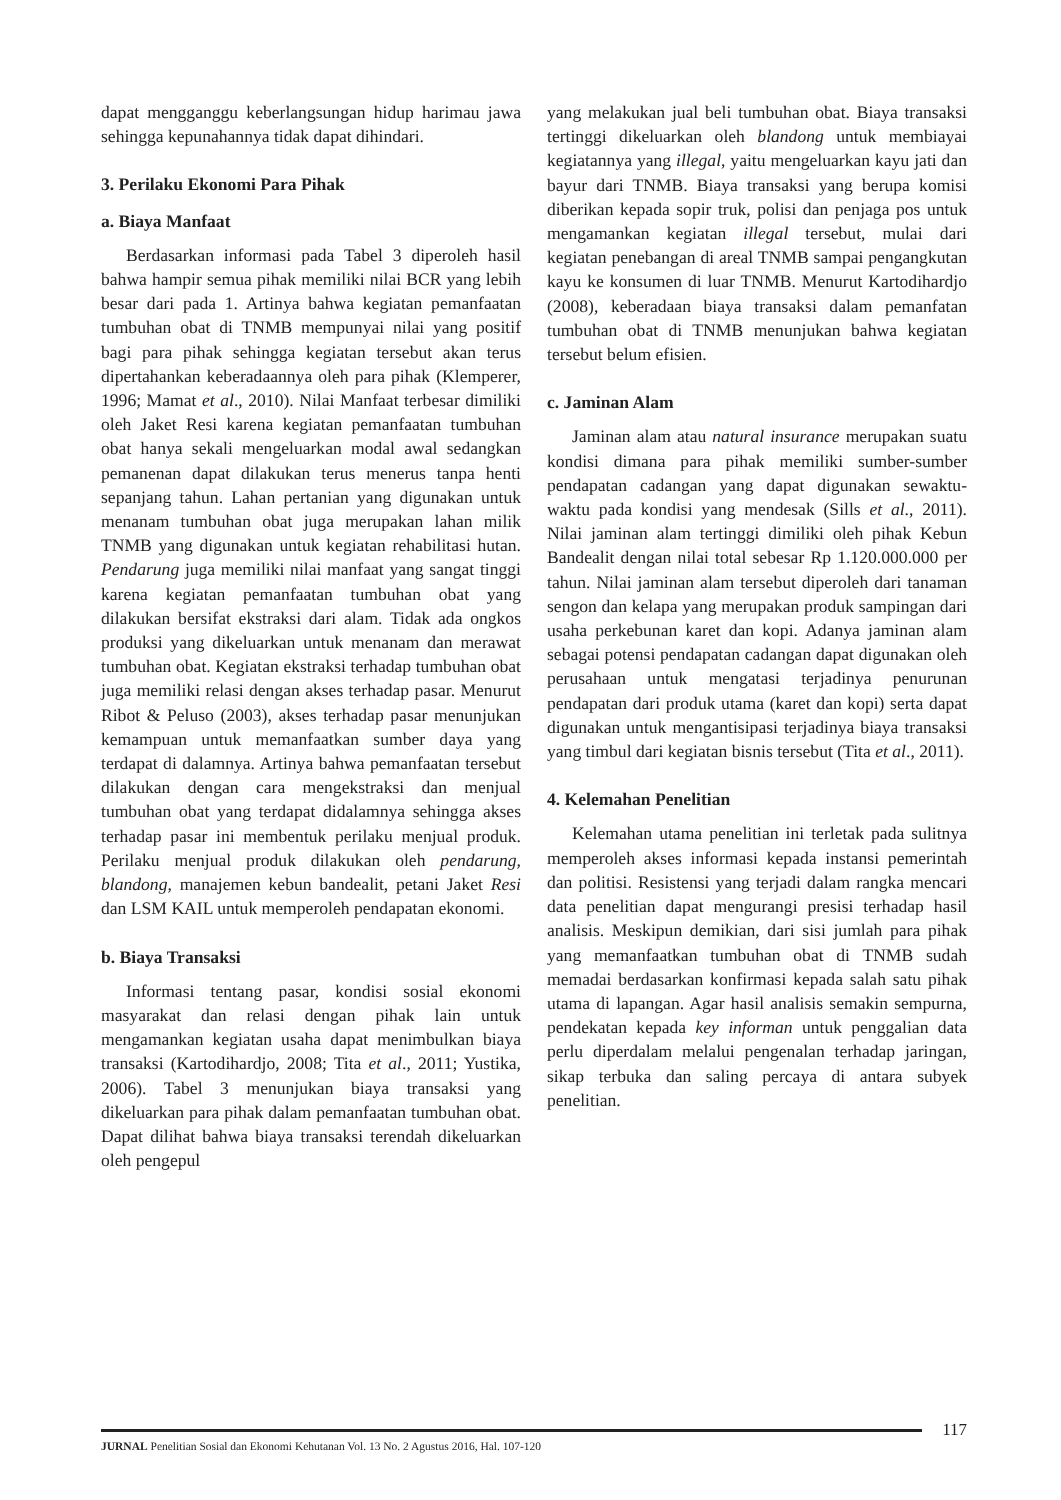dapat mengganggu keberlangsungan hidup harimau jawa sehingga kepunahannya tidak dapat dihindari.
3. Perilaku Ekonomi Para Pihak
a. Biaya Manfaat
Berdasarkan informasi pada Tabel 3 diperoleh hasil bahwa hampir semua pihak memiliki nilai BCR yang lebih besar dari pada 1. Artinya bahwa kegiatan pemanfaatan tumbuhan obat di TNMB mempunyai nilai yang positif bagi para pihak sehingga kegiatan tersebut akan terus dipertahankan keberadaannya oleh para pihak (Klemperer, 1996; Mamat et al., 2010). Nilai Manfaat terbesar dimiliki oleh Jaket Resi karena kegiatan pemanfaatan tumbuhan obat hanya sekali mengeluarkan modal awal sedangkan pemanenan dapat dilakukan terus menerus tanpa henti sepanjang tahun. Lahan pertanian yang digunakan untuk menanam tumbuhan obat juga merupakan lahan milik TNMB yang digunakan untuk kegiatan rehabilitasi hutan. Pendarung juga memiliki nilai manfaat yang sangat tinggi karena kegiatan pemanfaatan tumbuhan obat yang dilakukan bersifat ekstraksi dari alam. Tidak ada ongkos produksi yang dikeluarkan untuk menanam dan merawat tumbuhan obat. Kegiatan ekstraksi terhadap tumbuhan obat juga memiliki relasi dengan akses terhadap pasar. Menurut Ribot & Peluso (2003), akses terhadap pasar menunjukan kemampuan untuk memanfaatkan sumber daya yang terdapat di dalamnya. Artinya bahwa pemanfaatan tersebut dilakukan dengan cara mengekstraksi dan menjual tumbuhan obat yang terdapat didalamnya sehingga akses terhadap pasar ini membentuk perilaku menjual produk. Perilaku menjual produk dilakukan oleh pendarung, blandong, manajemen kebun bandealit, petani Jaket Resi dan LSM KAIL untuk memperoleh pendapatan ekonomi.
b. Biaya Transaksi
Informasi tentang pasar, kondisi sosial ekonomi masyarakat dan relasi dengan pihak lain untuk mengamankan kegiatan usaha dapat menimbulkan biaya transaksi (Kartodihardjo, 2008; Tita et al., 2011; Yustika, 2006). Tabel 3 menunjukan biaya transaksi yang dikeluarkan para pihak dalam pemanfaatan tumbuhan obat. Dapat dilihat bahwa biaya transaksi terendah dikeluarkan oleh pengepul
yang melakukan jual beli tumbuhan obat. Biaya transaksi tertinggi dikeluarkan oleh blandong untuk membiayai kegiatannya yang illegal, yaitu mengeluarkan kayu jati dan bayur dari TNMB. Biaya transaksi yang berupa komisi diberikan kepada sopir truk, polisi dan penjaga pos untuk mengamankan kegiatan illegal tersebut, mulai dari kegiatan penebangan di areal TNMB sampai pengangkutan kayu ke konsumen di luar TNMB. Menurut Kartodihardjo (2008), keberadaan biaya transaksi dalam pemanfatan tumbuhan obat di TNMB menunjukan bahwa kegiatan tersebut belum efisien.
c. Jaminan Alam
Jaminan alam atau natural insurance merupakan suatu kondisi dimana para pihak memiliki sumber-sumber pendapatan cadangan yang dapat digunakan sewaktu-waktu pada kondisi yang mendesak (Sills et al., 2011). Nilai jaminan alam tertinggi dimiliki oleh pihak Kebun Bandealit dengan nilai total sebesar Rp 1.120.000.000 per tahun. Nilai jaminan alam tersebut diperoleh dari tanaman sengon dan kelapa yang merupakan produk sampingan dari usaha perkebunan karet dan kopi. Adanya jaminan alam sebagai potensi pendapatan cadangan dapat digunakan oleh perusahaan untuk mengatasi terjadinya penurunan pendapatan dari produk utama (karet dan kopi) serta dapat digunakan untuk mengantisipasi terjadinya biaya transaksi yang timbul dari kegiatan bisnis tersebut (Tita et al., 2011).
4. Kelemahan Penelitian
Kelemahan utama penelitian ini terletak pada sulitnya memperoleh akses informasi kepada instansi pemerintah dan politisi. Resistensi yang terjadi dalam rangka mencari data penelitian dapat mengurangi presisi terhadap hasil analisis. Meskipun demikian, dari sisi jumlah para pihak yang memanfaatkan tumbuhan obat di TNMB sudah memadai berdasarkan konfirmasi kepada salah satu pihak utama di lapangan. Agar hasil analisis semakin sempurna, pendekatan kepada key informan untuk penggalian data perlu diperdalam melalui pengenalan terhadap jaringan, sikap terbuka dan saling percaya di antara subyek penelitian.
117
JURNAL Penelitian Sosial dan Ekonomi Kehutanan Vol. 13 No. 2 Agustus 2016, Hal. 107-120